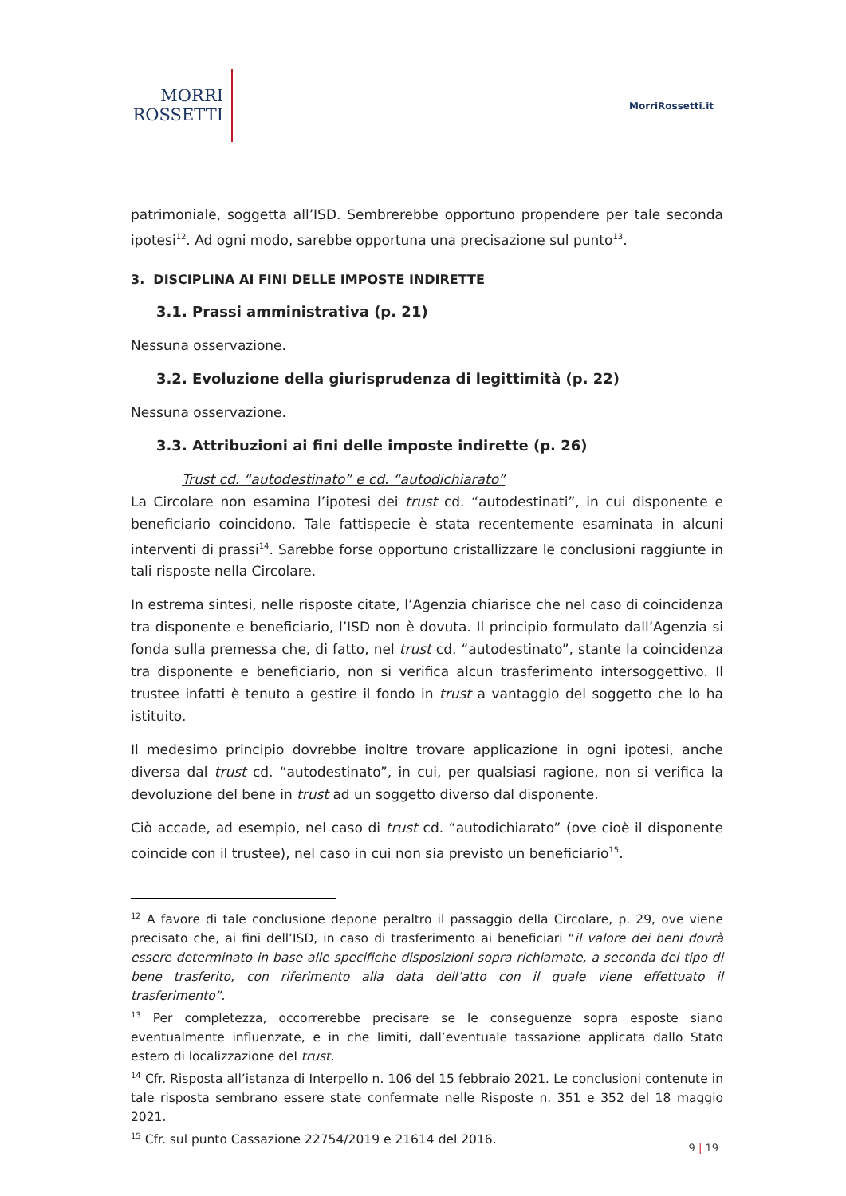MORRI
ROSSETTI
MorriRossetti.it
patrimoniale, soggetta all’ISD. Sembrerebbe opportuno propendere per tale seconda ipotesi<sup>12</sup>. Ad ogni modo, sarebbe opportuna una precisazione sul punto<sup>13</sup>.
3. DISCIPLINA AI FINI DELLE IMPOSTE INDIRETTE
3.1. Prassi amministrativa (p. 21)
Nessuna osservazione.
3.2. Evoluzione della giurisprudenza di legittimità (p. 22)
Nessuna osservazione.
3.3. Attribuzioni ai fini delle imposte indirette (p. 26)
Trust cd. “autodestinato” e cd. “autodichiarato”
La Circolare non esamina l’ipotesi dei trust cd. “autodestinati”, in cui disponente e beneficiario coincidono. Tale fattispecie è stata recentemente esaminata in alcuni interventi di prassi<sup>14</sup>. Sarebbe forse opportuno cristallizzare le conclusioni raggiunte in tali risposte nella Circolare.
In estrema sintesi, nelle risposte citate, l’Agenzia chiarisce che nel caso di coincidenza tra disponente e beneficiario, l’ISD non è dovuta. Il principio formulato dall’Agenzia si fonda sulla premessa che, di fatto, nel trust cd. “autodestinato”, stante la coincidenza tra disponente e beneficiario, non si verifica alcun trasferimento intersoggettivo. Il trustee infatti è tenuto a gestire il fondo in trust a vantaggio del soggetto che lo ha istituito.
Il medesimo principio dovrebbe inoltre trovare applicazione in ogni ipotesi, anche diversa dal trust cd. “autodestinato”, in cui, per qualsiasi ragione, non si verifica la devoluzione del bene in trust ad un soggetto diverso dal disponente.
Ciò accade, ad esempio, nel caso di trust cd. “autodichiarato” (ove cioè il disponente coincide con il trustee), nel caso in cui non sia previsto un beneficiario<sup>15</sup>.
<sup>12</sup> A favore di tale conclusione depone peraltro il passaggio della Circolare, p. 29, ove viene precisato che, ai fini dell’ISD, in caso di trasferimento ai beneficiari “il valore dei beni dovrà essere determinato in base alle specifiche disposizioni sopra richiamate, a seconda del tipo di bene trasferito, con riferimento alla data dell’atto con il quale viene effettuato il trasferimento”.
<sup>13</sup> Per completezza, occorrerebbe precisare se le conseguenze sopra esposte siano eventualmente influenzate, e in che limiti, dall’eventuale tassazione applicata dallo Stato estero di localizzazione del trust.
<sup>14</sup> Cfr. Risposta all’istanza di Interpello n. 106 del 15 febbraio 2021. Le conclusioni contenute in tale risposta sembrano essere state confermate nelle Risposte n. 351 e 352 del 18 maggio 2021.
<sup>15</sup> Cfr. sul punto Cassazione 22754/2019 e 21614 del 2016.
9 | 19